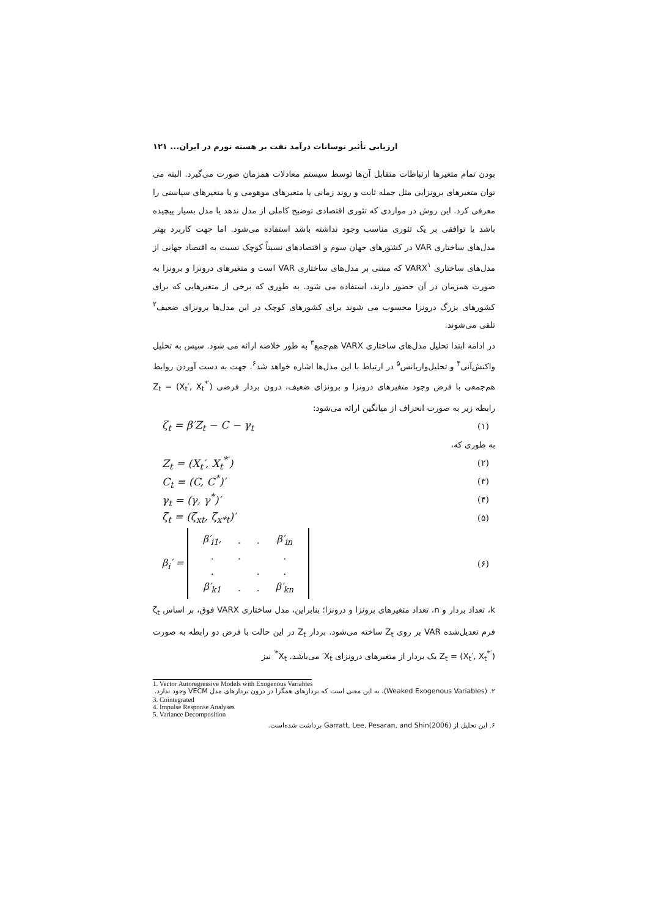ارزیابی تأثیر نوسانات درآمد نفت بر هسته تورم در ایران... ۱۲۱
بودن تمام متغیرها ارتباطات متقابل آن‌ها توسط سیستم معادلات همزمان صورت می‌گیرد. البته می توان متغیرهای برونزایی مثل جمله ثابت و روند زمانی یا متغیرهای موهومی و یا متغیرهای سیاستی را معرفی کرد. این روش در مواردی که تئوری اقتصادی توضیح کاملی از مدل ندهد یا مدل بسیار پیچیده باشد یا توافقی بر یک تئوری مناسب وجود نداشته باشد استفاده می‌شود. اما جهت کاربرد بهتر مدل‌های ساختاری VAR در کشورهای جهان سوم و اقتصادهای نسبتاً کوچک نسبت به اقتصاد جهانی از مدل‌های ساختاری VARX<sup>۱</sup> که مبتنی بر مدل‌های ساختاری VAR است و متغیرهای درونزا و برونزا به صورت همزمان در آن حضور دارند، استفاده می شود. به طوری که برخی از متغیرهایی که برای کشورهای بزرگ درونزا محسوب می شوند برای کشورهای کوچک در این مدل‌ها برونزای ضعیف<sup>۲</sup> تلقی می‌شوند.
در ادامه ابتدا تحلیل مدل‌های ساختاری VARX هم‌جمع<sup>۳</sup> به طور خلاصه ارائه می شود. سپس به تحلیل واکنش‌آنی<sup>۴</sup> و تحلیل‌واریانس<sup>۵</sup> در ارتباط با این مدل‌ها اشاره خواهد شد<sup>۶</sup>. جهت به دست آوردن روابط هم‌جمعی با فرض وجود متغیرهای درونزا و برونزای ضعیف، درون بردار فرضی Z<sub>t</sub> = (X<sub>t</sub>′, X<sub>t</sub><sup>*′</sup>) رابطه زیر به صورت انحراف از میانگین ارائه می‌شود:
ζ<sub>t</sub> = β′Z<sub>t</sub> − C − γ<sub>t</sub> (۱)
به طوری که،
Z<sub>t</sub> = (X<sub>t</sub>′, X<sub>t</sub><sup>*′</sup>) (۲)
C<sub>t</sub> = (C, C<sup>*</sup>)′ (۳)
γ<sub>t</sub> = (γ, γ<sup>*</sup>)′ (۴)
ζ<sub>t</sub> = (ζ<sub>xt</sub>, ζ<sub>x*t</sub>)′ (۵)
β<sub>i</sub>′ =
| β′<sub>i1</sub>, | . | . | β′<sub>in</sub> |
| . | . | | . |
| . | | . | . |
| β′<sub>k1</sub> | . | . | β′<sub>kn</sub> |
(۶)
k، تعداد بردار و n، تعداد متغیرهای برونزا و درونزا؛ بنابراین، مدل ساختاری VARX فوق، بر اساس ζ<sub>t</sub> فرم تعدیل‌شده VAR بر روی Z<sub>t</sub> ساخته می‌شود. بردار Z<sub>t</sub> در این حالت با فرض دو رابطه به صورت Z<sub>t</sub> = (X<sub>t</sub>′, X<sub>t</sub><sup>*′</sup>) یک بردار از متغیرهای درونزای X<sub>t</sub>′ می‌باشد. X<sub>t</sub><sup>*′</sup> نیز
1. Vector Autoregressive Models with Exogenous Variables
۲. (Weaked Exogenous Variables)، به این معنی است که بردارهای همگرا در درون بردارهای مدل VECM وجود ندارد.
3. Cointegrated
4. Impulse Response Analyses
5. Variance Decomposition
۶. این تحلیل از Garratt, Lee, Pesaran, and Shin(2006) برداشت شده‌است.